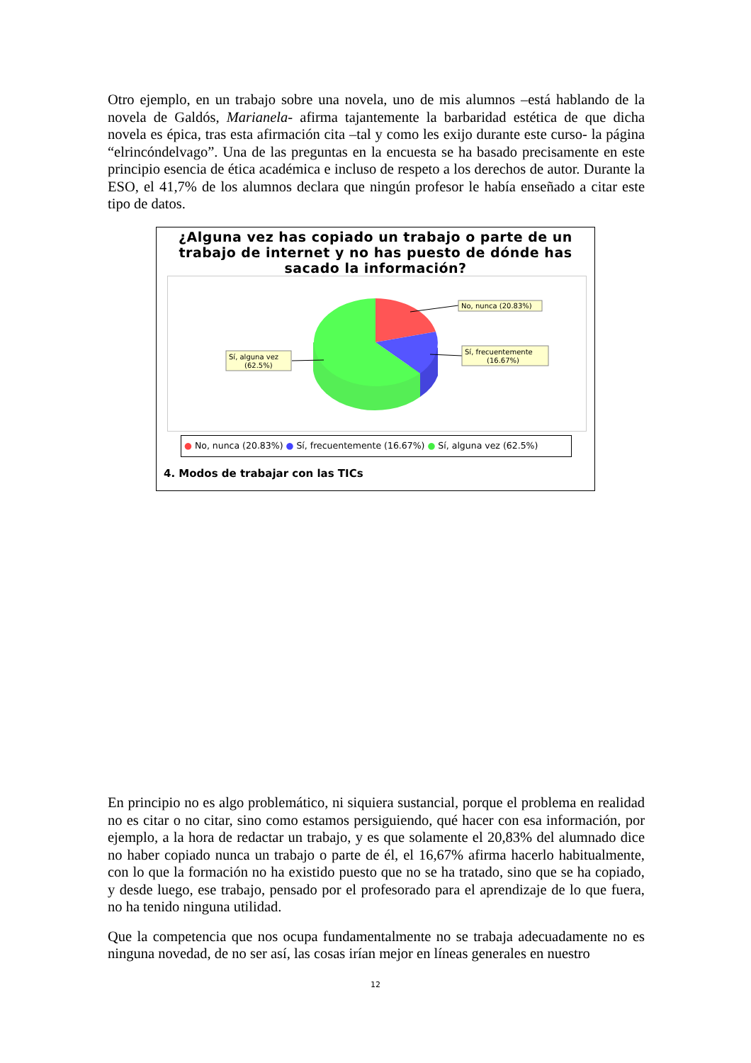Otro ejemplo, en un trabajo sobre una novela, uno de mis alumnos –está hablando de la novela de Galdós, Marianela- afirma tajantemente la barbaridad estética de que dicha novela es épica, tras esta afirmación cita –tal y como les exijo durante este curso- la página “elrincóndelvago”. Una de las preguntas en la encuesta se ha basado precisamente en este principio esencia de ética académica e incluso de respeto a los derechos de autor. Durante la ESO, el 41,7% de los alumnos declara que ningún profesor le había enseñado a citar este tipo de datos.
¿Alguna vez has copiado un trabajo o parte de un trabajo de internet y no has puesto de dónde has sacado la información?
No, nunca (20.83%)
Sí, frecuentemente
(16.67%)
Sí, alguna vez
(62.5%)
● No, nunca (20.83%) ● Sí, frecuentemente (16.67%) ● Sí, alguna vez (62.5%)
4. Modos de trabajar con las TICs
En principio no es algo problemático, ni siquiera sustancial, porque el problema en realidad no es citar o no citar, sino como estamos persiguiendo, qué hacer con esa información, por ejemplo, a la hora de redactar un trabajo, y es que solamente el 20,83% del alumnado dice no haber copiado nunca un trabajo o parte de él, el 16,67% afirma hacerlo habitualmente, con lo que la formación no ha existido puesto que no se ha tratado, sino que se ha copiado, y desde luego, ese trabajo, pensado por el profesorado para el aprendizaje de lo que fuera, no ha tenido ninguna utilidad.
Que la competencia que nos ocupa fundamentalmente no se trabaja adecuadamente no es ninguna novedad, de no ser así, las cosas irían mejor en líneas generales en nuestro
12